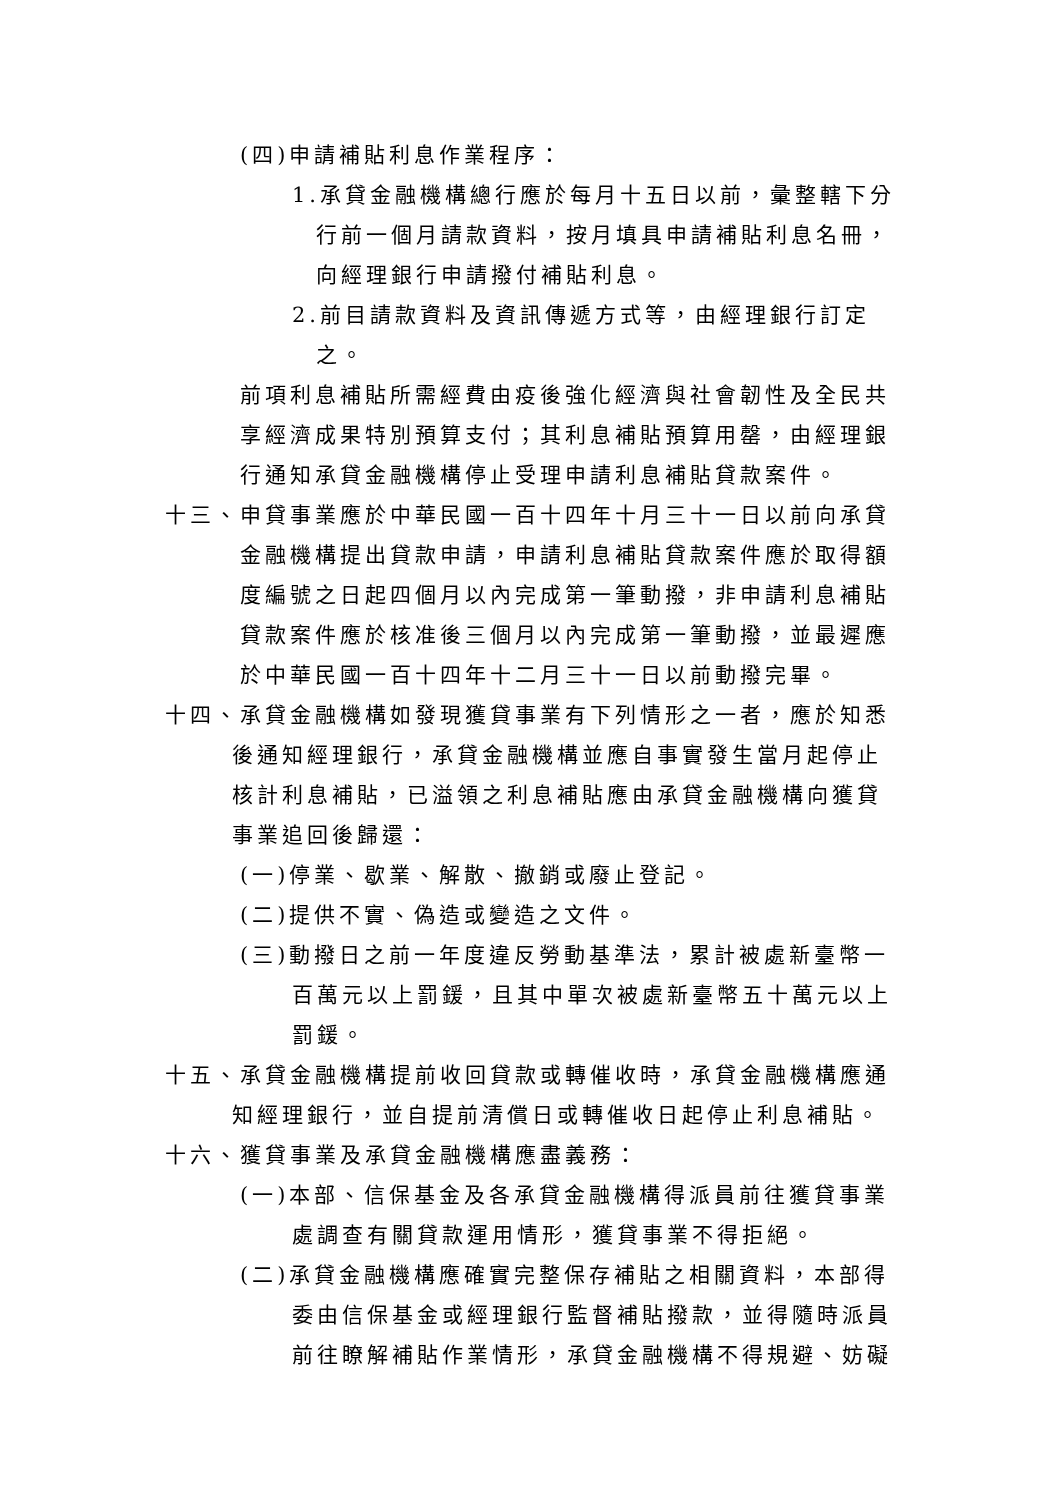(四)申請補貼利息作業程序：
1.承貸金融機構總行應於每月十五日以前，彙整轄下分行前一個月請款資料，按月填具申請補貼利息名冊，向經理銀行申請撥付補貼利息。
2.前目請款資料及資訊傳遞方式等，由經理銀行訂定之。
前項利息補貼所需經費由疫後強化經濟與社會韌性及全民共享經濟成果特別預算支付；其利息補貼預算用罄，由經理銀行通知承貸金融機構停止受理申請利息補貼貸款案件。
十三、申貸事業應於中華民國一百十四年十月三十一日以前向承貸金融機構提出貸款申請，申請利息補貼貸款案件應於取得額度編號之日起四個月以內完成第一筆動撥，非申請利息補貼貸款案件應於核准後三個月以內完成第一筆動撥，並最遲應於中華民國一百十四年十二月三十一日以前動撥完畢。
十四、承貸金融機構如發現獲貸事業有下列情形之一者，應於知悉後通知經理銀行，承貸金融機構並應自事實發生當月起停止核計利息補貼，已溢領之利息補貼應由承貸金融機構向獲貸事業追回後歸還：
(一)停業、歇業、解散、撤銷或廢止登記。
(二)提供不實、偽造或變造之文件。
(三)動撥日之前一年度違反勞動基準法，累計被處新臺幣一百萬元以上罰鍰，且其中單次被處新臺幣五十萬元以上罰鍰。
十五、承貸金融機構提前收回貸款或轉催收時，承貸金融機構應通知經理銀行，並自提前清償日或轉催收日起停止利息補貼。
十六、獲貸事業及承貸金融機構應盡義務：
(一)本部、信保基金及各承貸金融機構得派員前往獲貸事業處調查有關貸款運用情形，獲貸事業不得拒絕。
(二)承貸金融機構應確實完整保存補貼之相關資料，本部得委由信保基金或經理銀行監督補貼撥款，並得隨時派員前往瞭解補貼作業情形，承貸金融機構不得規避、妨礙